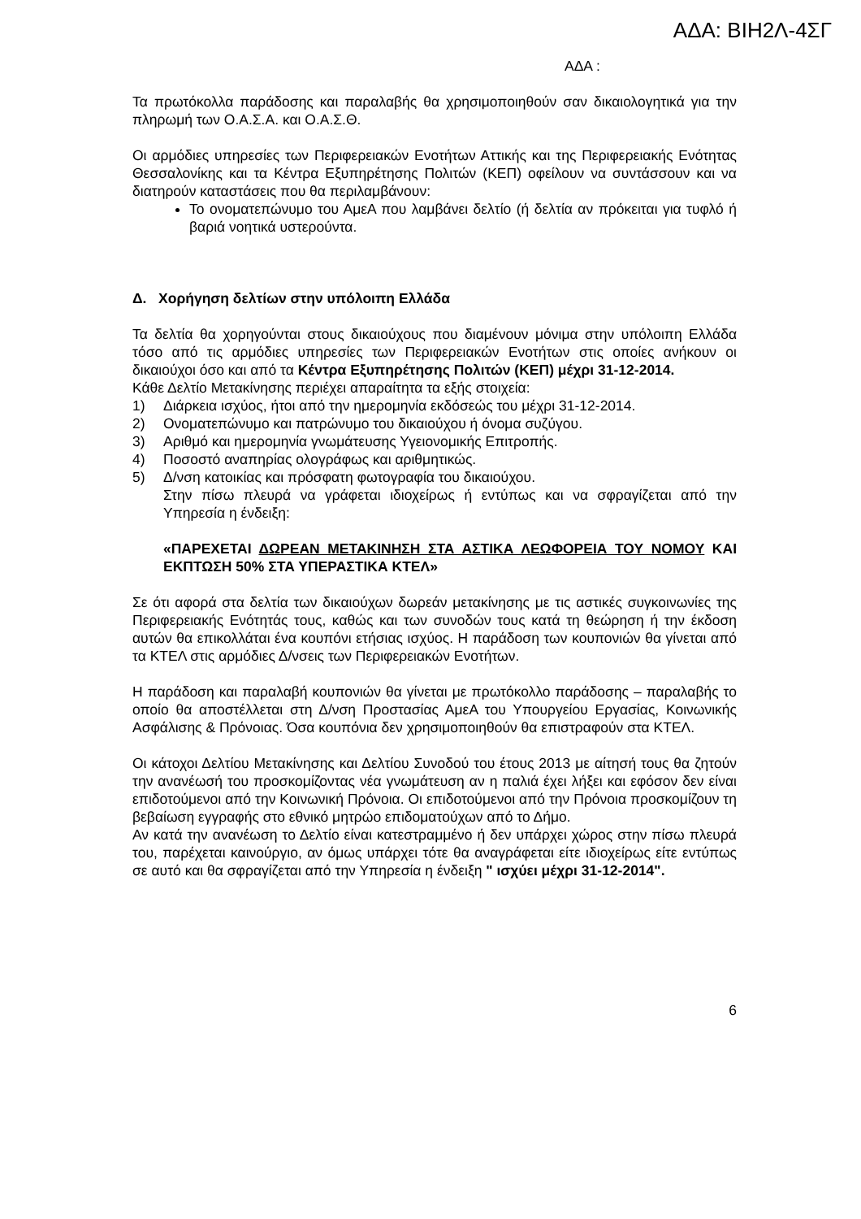ΑΔΑ: ΒΙΗ2Λ-4ΣΓ
ΑΔΑ :
Τα πρωτόκολλα παράδοσης και παραλαβής θα χρησιμοποιηθούν σαν δικαιολογητικά για την πληρωμή των Ο.Α.Σ.Α. και Ο.Α.Σ.Θ.
Οι αρμόδιες υπηρεσίες των Περιφερειακών Ενοτήτων Αττικής και της Περιφερειακής Ενότητας Θεσσαλονίκης και τα Κέντρα Εξυπηρέτησης Πολιτών (ΚΕΠ) οφείλουν να συντάσσουν και να διατηρούν καταστάσεις που θα περιλαμβάνουν:
Το ονοματεπώνυμο του ΑμεΑ που λαμβάνει δελτίο (ή δελτία αν πρόκειται για τυφλό ή βαριά νοητικά υστερούντα.
Δ. Χορήγηση δελτίων στην υπόλοιπη Ελλάδα
Τα δελτία θα χορηγούνται στους δικαιούχους που διαμένουν μόνιμα στην υπόλοιπη Ελλάδα τόσο από τις αρμόδιες υπηρεσίες των Περιφερειακών Ενοτήτων στις οποίες ανήκουν οι δικαιούχοι όσο και από τα Κέντρα Εξυπηρέτησης Πολιτών (ΚΕΠ) μέχρι 31-12-2014.
Κάθε Δελτίο Μετακίνησης περιέχει απαραίτητα τα εξής στοιχεία:
1) Διάρκεια ισχύος, ήτοι από την ημερομηνία εκδόσεώς του μέχρι 31-12-2014.
2) Ονοματεπώνυμο και πατρώνυμο του δικαιούχου ή όνομα συζύγου.
3) Αριθμό και ημερομηνία γνωμάτευσης Υγειονομικής Επιτροπής.
4) Ποσοστό αναπηρίας ολογράφως και αριθμητικώς.
5) Δ/νση κατοικίας και πρόσφατη φωτογραφία του δικαιούχου.
Στην πίσω πλευρά να γράφεται ιδιοχείρως ή εντύπως και να σφραγίζεται από την Υπηρεσία η ένδειξη:
«ΠΑΡΕΧΕΤΑΙ ΔΩΡΕΑΝ ΜΕΤΑΚΙΝΗΣΗ ΣΤΑ ΑΣΤΙΚΑ ΛΕΩΦΟΡΕΙΑ ΤΟΥ ΝΟΜΟΥ ΚΑΙ ΕΚΠΤΩΣΗ 50% ΣΤΑ ΥΠΕΡΑΣΤΙΚΑ ΚΤΕΛ»
Σε ότι αφορά στα δελτία των δικαιούχων δωρεάν μετακίνησης με τις αστικές συγκοινωνίες της Περιφερειακής Ενότητάς τους, καθώς και των συνοδών τους κατά τη θεώρηση ή την έκδοση αυτών θα επικολλάται ένα κουπόνι ετήσιας ισχύος. Η παράδοση των κουπονιών θα γίνεται από τα ΚΤΕΛ στις αρμόδιες Δ/νσεις των Περιφερειακών Ενοτήτων.
Η παράδοση και παραλαβή κουπονιών θα γίνεται με πρωτόκολλο παράδοσης – παραλαβής το οποίο θα αποστέλλεται στη Δ/νση Προστασίας ΑμεΑ του Υπουργείου Εργασίας, Κοινωνικής Ασφάλισης & Πρόνοιας. Όσα κουπόνια δεν χρησιμοποιηθούν θα επιστραφούν στα ΚΤΕΛ.
Οι κάτοχοι Δελτίου Μετακίνησης και Δελτίου Συνοδού του έτους 2013 με αίτησή τους θα ζητούν την ανανέωσή του προσκομίζοντας νέα γνωμάτευση αν η παλιά έχει λήξει και εφόσον δεν είναι επιδοτούμενοι από την Κοινωνική Πρόνοια. Οι επιδοτούμενοι από την Πρόνοια προσκομίζουν τη βεβαίωση εγγραφής στο εθνικό μητρώο επιδοματούχων από το Δήμο.
Αν κατά την ανανέωση το Δελτίο είναι κατεστραμμένο ή δεν υπάρχει χώρος στην πίσω πλευρά του, παρέχεται καινούργιο, αν όμως υπάρχει τότε θα αναγράφεται είτε ιδιοχείρως είτε εντύπως σε αυτό και θα σφραγίζεται από την Υπηρεσία η ένδειξη " ισχύει μέχρι 31-12-2014".
6